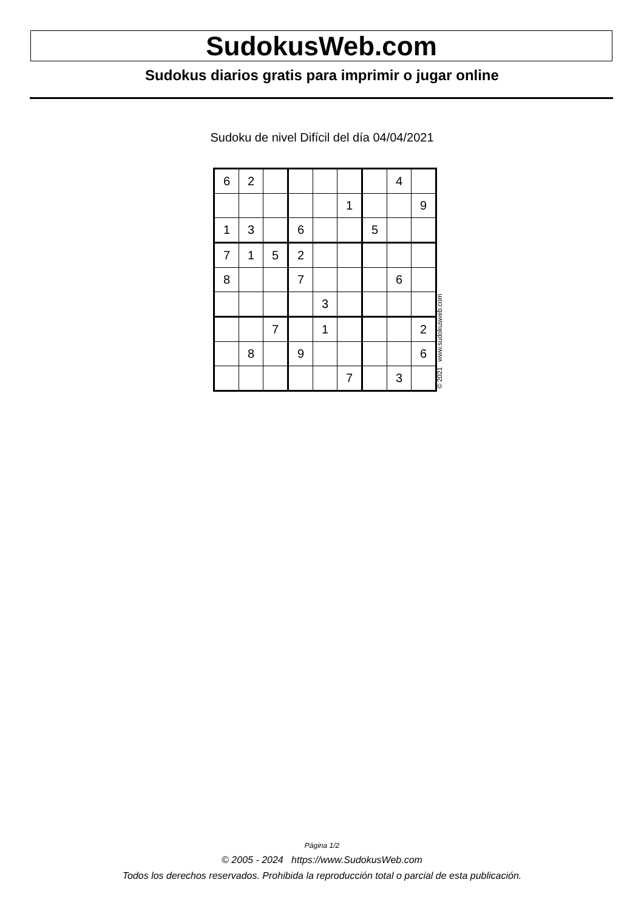SudokusWeb.com
Sudokus diarios gratis para imprimir o jugar online
Sudoku de nivel Difícil del día 04/04/2021
| 6 | 2 | | | | | | 4 | |
| | | | | | 1 | | | 9 |
| 1 | 3 | | 6 | | | 5 | | |
| 7 | 1 | 5 | 2 | | | | | |
| 8 | | | 7 | | | | 6 | |
| | | | | 3 | | | | |
| | | 7 | | 1 | | | | 2 |
| | 8 | | 9 | | | | | 6 |
| | | | | | 7 | | 3 | |
© 2021 www.sudokusweb.com
Página 1/2
© 2005 - 2024 https://www.SudokusWeb.com
Todos los derechos reservados. Prohibida la reproducción total o parcial de esta publicación.